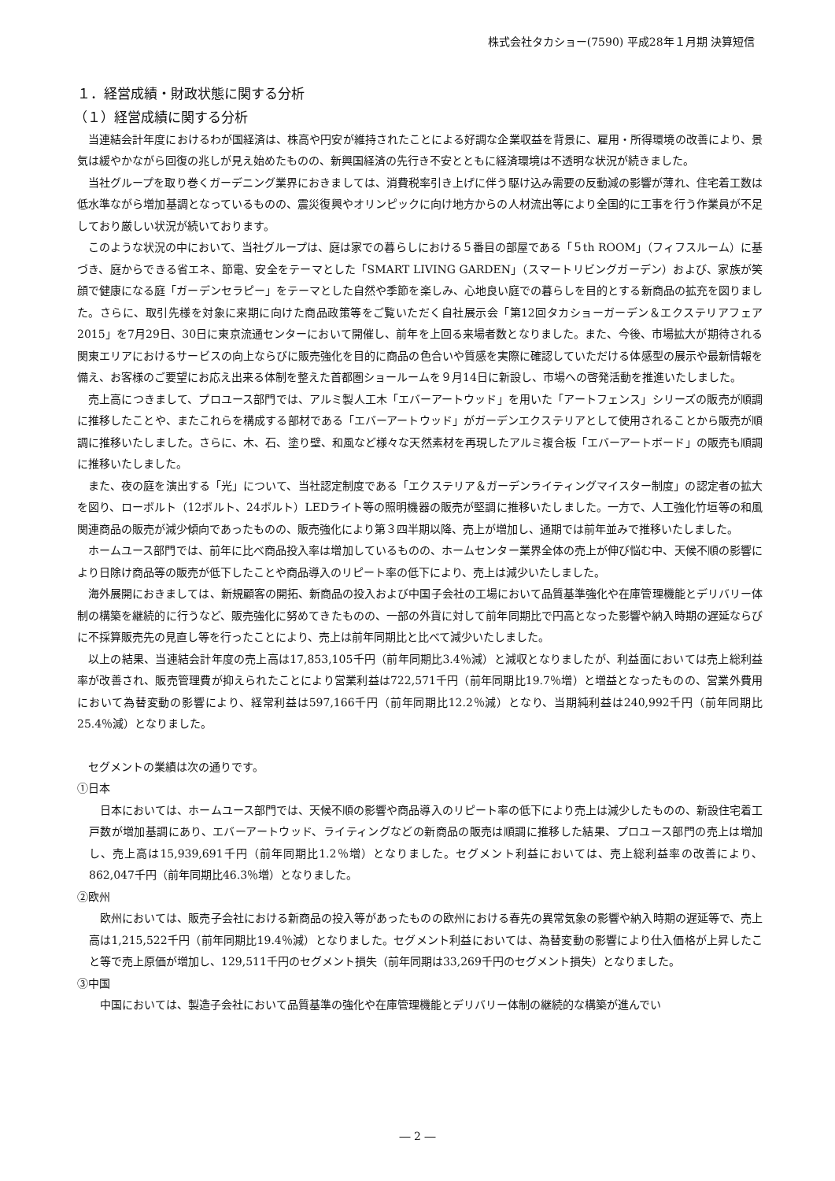株式会社タカショー(7590) 平成28年１月期 決算短信
１．経営成績・財政状態に関する分析
（１）経営成績に関する分析
当連結会計年度におけるわが国経済は、株高や円安が維持されたことによる好調な企業収益を背景に、雇用・所得環境の改善により、景気は緩やかながら回復の兆しが見え始めたものの、新興国経済の先行き不安とともに経済環境は不透明な状況が続きました。
当社グループを取り巻くガーデニング業界におきましては、消費税率引き上げに伴う駆け込み需要の反動減の影響が薄れ、住宅着工数は低水準ながら増加基調となっているものの、震災復興やオリンピックに向け地方からの人材流出等により全国的に工事を行う作業員が不足しており厳しい状況が続いております。
このような状況の中において、当社グループは、庭は家での暮らしにおける５番目の部屋である「５th ROOM」（フィフスルーム）に基づき、庭からできる省エネ、節電、安全をテーマとした「SMART LIVING GARDEN」（スマートリビングガーデン）および、家族が笑顔で健康になる庭「ガーデンセラピー」をテーマとした自然や季節を楽しみ、心地良い庭での暮らしを目的とする新商品の拡充を図りました。さらに、取引先様を対象に来期に向けた商品政策等をご覧いただく自社展示会「第12回タカショーガーデン＆エクステリアフェア2015」を7月29日、30日に東京流通センターにおいて開催し、前年を上回る来場者数となりました。また、今後、市場拡大が期待される関東エリアにおけるサービスの向上ならびに販売強化を目的に商品の色合いや質感を実際に確認していただける体感型の展示や最新情報を備え、お客様のご要望にお応え出来る体制を整えた首都圏ショールームを９月14日に新設し、市場への啓発活動を推進いたしました。
売上高につきまして、プロユース部門では、アルミ製人工木「エバーアートウッド」を用いた「アートフェンス」シリーズの販売が順調に推移したことや、またこれらを構成する部材である「エバーアートウッド」がガーデンエクステリアとして使用されることから販売が順調に推移いたしました。さらに、木、石、塗り壁、和風など様々な天然素材を再現したアルミ複合板「エバーアートボード」の販売も順調に推移いたしました。
また、夜の庭を演出する「光」について、当社認定制度である「エクステリア＆ガーデンライティングマイスター制度」の認定者の拡大を図り、ローボルト（12ボルト、24ボルト）LEDライト等の照明機器の販売が堅調に推移いたしました。一方で、人工強化竹垣等の和風関連商品の販売が減少傾向であったものの、販売強化により第３四半期以降、売上が増加し、通期では前年並みで推移いたしました。
ホームユース部門では、前年に比べ商品投入率は増加しているものの、ホームセンター業界全体の売上が伸び悩む中、天候不順の影響により日除け商品等の販売が低下したことや商品導入のリピート率の低下により、売上は減少いたしました。
海外展開におきましては、新規顧客の開拓、新商品の投入および中国子会社の工場において品質基準強化や在庫管理機能とデリバリー体制の構築を継続的に行うなど、販売強化に努めてきたものの、一部の外貨に対して前年同期比で円高となった影響や納入時期の遅延ならびに不採算販売先の見直し等を行ったことにより、売上は前年同期比と比べて減少いたしました。
以上の結果、当連結会計年度の売上高は17,853,105千円（前年同期比3.4％減）と減収となりましたが、利益面においては売上総利益率が改善され、販売管理費が抑えられたことにより営業利益は722,571千円（前年同期比19.7％増）と増益となったものの、営業外費用において為替変動の影響により、経常利益は597,166千円（前年同期比12.2％減）となり、当期純利益は240,992千円（前年同期比25.4％減）となりました。
セグメントの業績は次の通りです。
①日本
日本においては、ホームユース部門では、天候不順の影響や商品導入のリピート率の低下により売上は減少したものの、新設住宅着工戸数が増加基調にあり、エバーアートウッド、ライティングなどの新商品の販売は順調に推移した結果、プロユース部門の売上は増加し、売上高は15,939,691千円（前年同期比1.2％増）となりました。セグメント利益においては、売上総利益率の改善により、862,047千円（前年同期比46.3％増）となりました。
②欧州
欧州においては、販売子会社における新商品の投入等があったものの欧州における春先の異常気象の影響や納入時期の遅延等で、売上高は1,215,522千円（前年同期比19.4％減）となりました。セグメント利益においては、為替変動の影響により仕入価格が上昇したこと等で売上原価が増加し、129,511千円のセグメント損失（前年同期は33,269千円のセグメント損失）となりました。
③中国
中国においては、製造子会社において品質基準の強化や在庫管理機能とデリバリー体制の継続的な構築が進んでい
― 2 ―